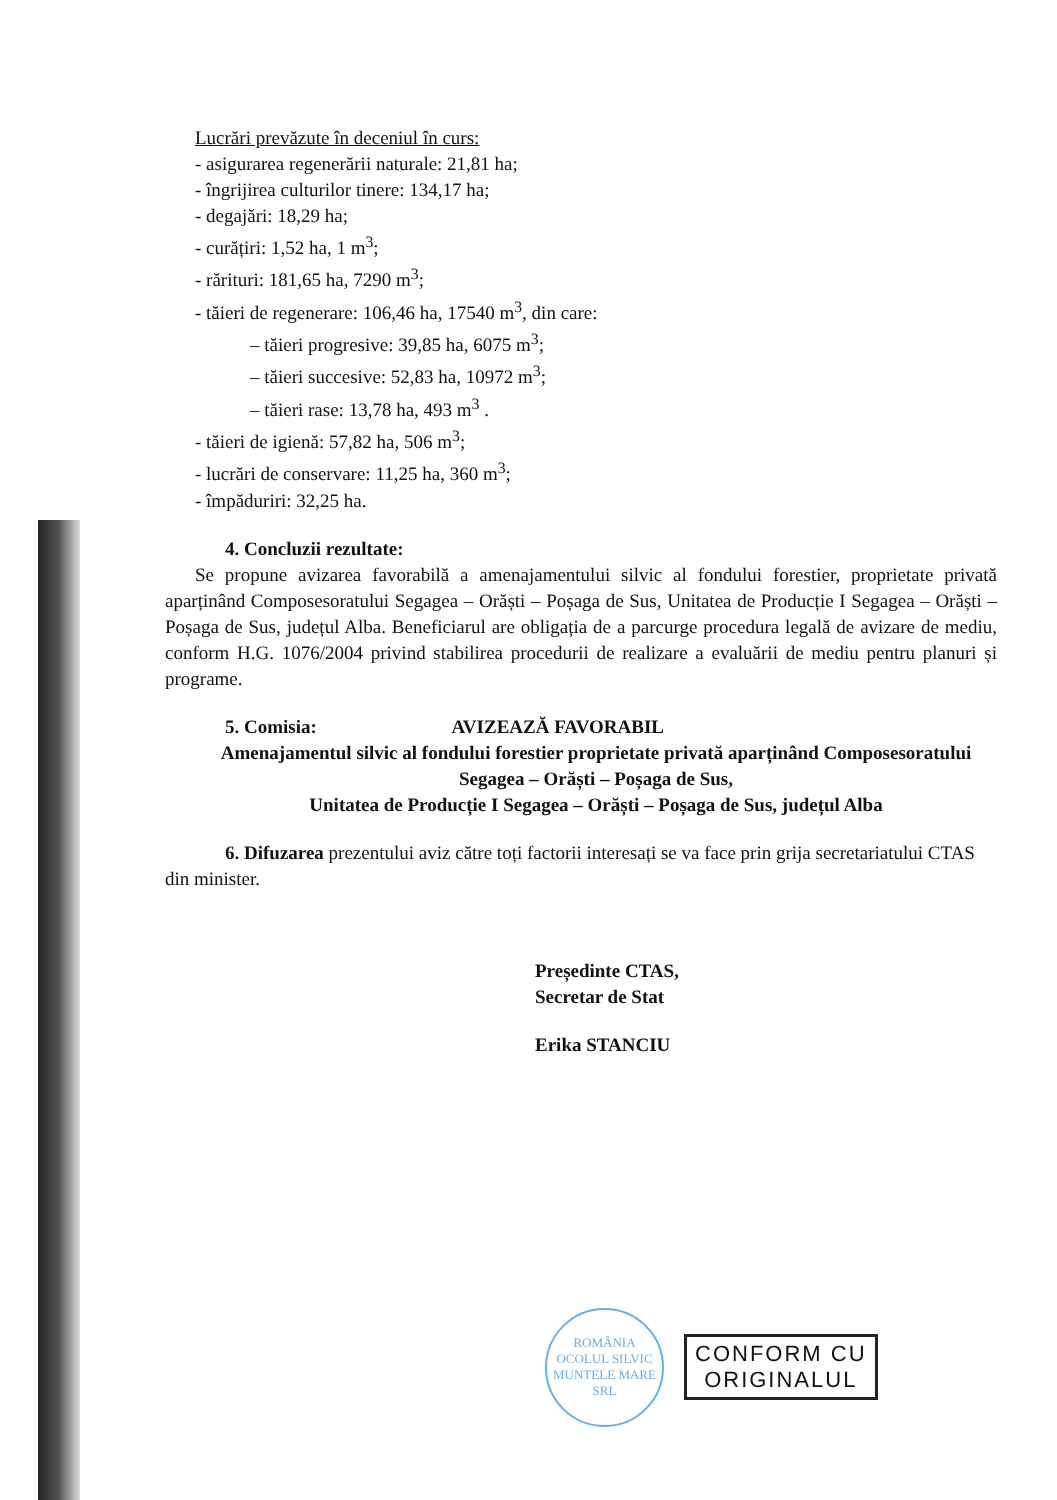Lucrări prevăzute în deceniul în curs:
- asigurarea regenerării naturale: 21,81 ha;
- îngrijirea culturilor tinere: 134,17 ha;
- degajări: 18,29 ha;
- curățiri: 1,52 ha, 1 m<sup>3</sup>;
- rărituri: 181,65 ha, 7290 m<sup>3</sup>;
- tăieri de regenerare: 106,46 ha, 17540 m<sup>3</sup>, din care:
– tăieri progresive: 39,85 ha, 6075 m<sup>3</sup>;
– tăieri succesive: 52,83 ha, 10972 m<sup>3</sup>;
– tăieri rase: 13,78 ha, 493 m<sup>3</sup> .
- tăieri de igienă: 57,82 ha, 506 m<sup>3</sup>;
- lucrări de conservare: 11,25 ha, 360 m<sup>3</sup>;
- împăduriri: 32,25 ha.
4. Concluzii rezultate:
Se propune avizarea favorabilă a amenajamentului silvic al fondului forestier, proprietate privată aparținând Composesoratului Segagea – Orăști – Poșaga de Sus, Unitatea de Producție I Segagea – Orăști – Poșaga de Sus, județul Alba. Beneficiarul are obligația de a parcurge procedura legală de avizare de mediu, conform H.G. 1076/2004 privind stabilirea procedurii de realizare a evaluării de mediu pentru planuri și programe.
5. Comisia: AVIZEAZĂ FAVORABIL
Amenajamentul silvic al fondului forestier proprietate privată aparținând Composesoratului Segagea – Orăști – Poșaga de Sus,
Unitatea de Producție I Segagea – Orăști – Poșaga de Sus, județul Alba
6. Difuzarea prezentului aviz către toți factorii interesați se va face prin grija secretariatului CTAS din minister.
Președinte CTAS,
Secretar de Stat
Erika STANCIU
ROMÂNIA
OCOLUL SILVIC
MUNTELE MARE
SRL
CONFORM CU
ORIGINALUL